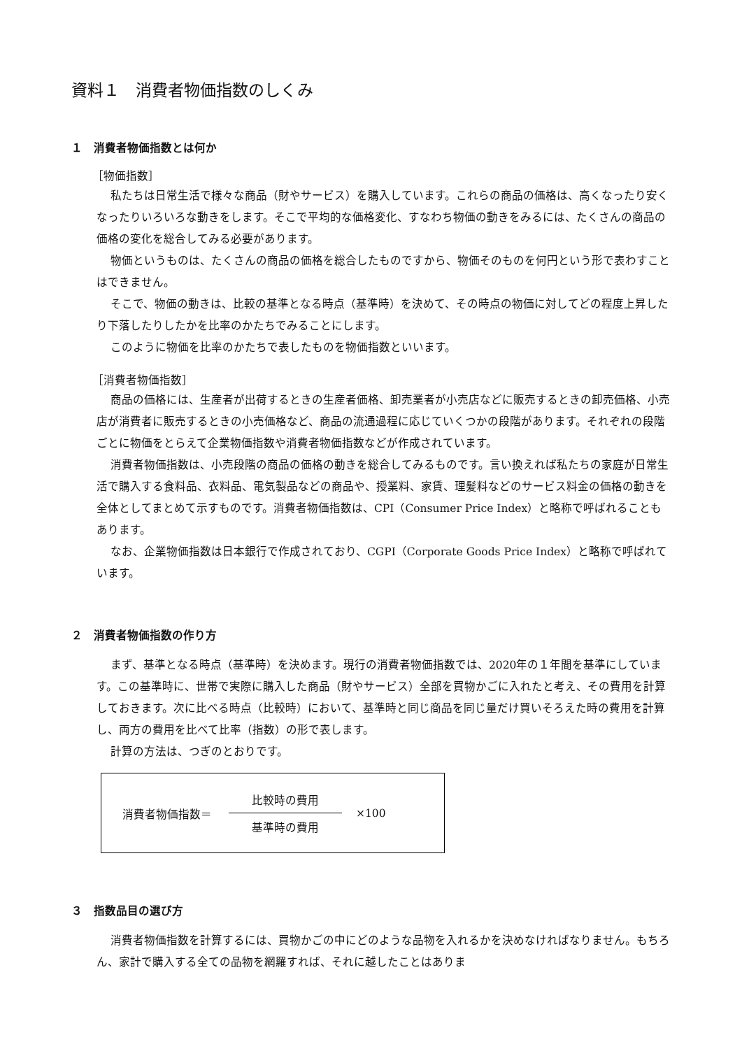資料１　消費者物価指数のしくみ
１　消費者物価指数とは何か
［物価指数］
私たちは日常生活で様々な商品（財やサービス）を購入しています。これらの商品の価格は、高くなったり安くなったりいろいろな動きをします。そこで平均的な価格変化、すなわち物価の動きをみるには、たくさんの商品の価格の変化を総合してみる必要があります。
物価というものは、たくさんの商品の価格を総合したものですから、物価そのものを何円という形で表わすことはできません。
そこで、物価の動きは、比較の基準となる時点（基準時）を決めて、その時点の物価に対してどの程度上昇したり下落したりしたかを比率のかたちでみることにします。
このように物価を比率のかたちで表したものを物価指数といいます。
［消費者物価指数］
商品の価格には、生産者が出荷するときの生産者価格、卸売業者が小売店などに販売するときの卸売価格、小売店が消費者に販売するときの小売価格など、商品の流通過程に応じていくつかの段階があります。それぞれの段階ごとに物価をとらえて企業物価指数や消費者物価指数などが作成されています。
消費者物価指数は、小売段階の商品の価格の動きを総合してみるものです。言い換えれば私たちの家庭が日常生活で購入する食料品、衣料品、電気製品などの商品や、授業料、家賃、理髪料などのサービス料金の価格の動きを全体としてまとめて示すものです。消費者物価指数は、CPI（Consumer Price Index）と略称で呼ばれることもあります。
なお、企業物価指数は日本銀行で作成されており、CGPI（Corporate Goods Price Index）と略称で呼ばれています。
２　消費者物価指数の作り方
まず、基準となる時点（基準時）を決めます。現行の消費者物価指数では、2020年の１年間を基準にしています。この基準時に、世帯で実際に購入した商品（財やサービス）全部を買物かごに入れたと考え、その費用を計算しておきます。次に比べる時点（比較時）において、基準時と同じ商品を同じ量だけ買いそろえた時の費用を計算し、両方の費用を比べて比率（指数）の形で表します。
計算の方法は、つぎのとおりです。
消費者物価指数＝
比較時の費用
基準時の費用
×100
３　指数品目の選び方
消費者物価指数を計算するには、買物かごの中にどのような品物を入れるかを決めなければなりません。もちろん、家計で購入する全ての品物を網羅すれば、それに越したことはありま